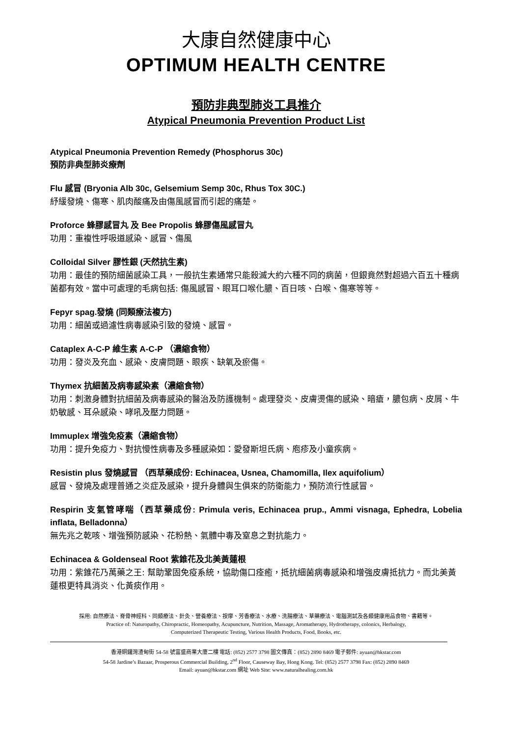大康自然健康中心
OPTIMUM HEALTH CENTRE
預防非典型肺炎工具推介
Atypical Pneumonia Prevention Product List
Atypical Pneumonia Prevention Remedy (Phosphorus 30c)
預防非典型肺炎療劑
Flu 感冒 (Bryonia Alb 30c, Gelsemium Semp 30c, Rhus Tox 30C.)
紓緩發燒、傷寒、肌肉酸痛及由傷風感冒而引起的痛楚。
Proforce 蜂膠感冒丸 及 Bee Propolis 蜂膠傷風感冒丸
功用：重複性呼吸道感染、感冒、傷風
Colloidal Silver 膠性銀 (天然抗生素)
功用：最佳的預防細菌感染工具，一般抗生素通常只能殺滅大約六種不同的病菌，但銀竟然對超過六百五十種病菌都有效。當中可處理的毛病包括: 傷風感冒、眼耳口喉化膿、百日咳、白喉、傷寒等等。
Fepyr spag.發燒 (同類療法複方)
功用：細菌或過濾性病毒感染引致的發燒、感冒。
Cataplex A-C-P 維生素 A-C-P （濃縮食物）
功用：發炎及充血、感染、皮膚問題、眼疾、缺氧及瘀傷。
Thymex 抗細菌及病毒感染素（濃縮食物）
功用：刺激身體對抗細菌及病毒感染的醫治及防護機制。處理發炎、皮膚燙傷的感染、暗瘡，膿包病、皮屑、牛奶敏感、耳朵感染、哮吼及壓力問題。
Immuplex 增強免疫素（濃縮食物）
功用：提升免疫力、對抗慢性病毒及多種感染如：愛發斯坦氏病、庖疹及小童疾病。
Resistin plus 發燒感冒 （西草藥成份: Echinacea, Usnea, Chamomilla, Ilex aquifolium）
感冒、發燒及處理普通之炎症及感染，提升身體與生俱來的防衛能力，預防流行性感冒。
Respirin 支氣管哮喘（西草藥成份: Primula veris, Echinacea prup., Ammi visnaga, Ephedra, Lobelia inflata, Belladonna）
無先兆之乾咳、增強預防感染、花粉熱、氣體中毒及窒息之對抗能力。
Echinacea & Goldenseal Root 紫錐花及北美黃蓮根
功用：紫錐花乃萬藥之王: 幫助鞏固免疫系統，協助傷口痊癒，抵抗細菌病毒感染和增強皮膚抵抗力。而北美黃蓮根更特具消炎、化黃痰作用。
採用: 自然療法、脊骨神經科、同類療法、針灸、營養療法、按摩、芳香療法、水療、洗腸療法、草藥療法、電腦測試及各類健康用品食物、書籍等。
Practice of: Naturopathy, Chiropractic, Homeopathy, Acupuncture, Nutrition, Massage, Aromatherapy, Hydrotherapy, colonics, Herbalogy,
Computerized Therapeutic Testing, Various Health Products, Food, Books, etc.
香港銅鑼灣渣甸街 54-58 號富盛商業大廈二樓 電話: (852) 2577 3798 圖文傳真：(852) 2890 8469 電子郵件: ayuan@hkstar.com
54-58 Jardine’s Bazaar, Prosperous Commercial Building, 2<sup>nd</sup> Floor, Causeway Bay, Hong Kong. Tel: (852) 2577 3798 Fax: (852) 2890 8469
Email: ayuan@hkstar.com 網址 Web Site: www.naturalhealing.com.hk